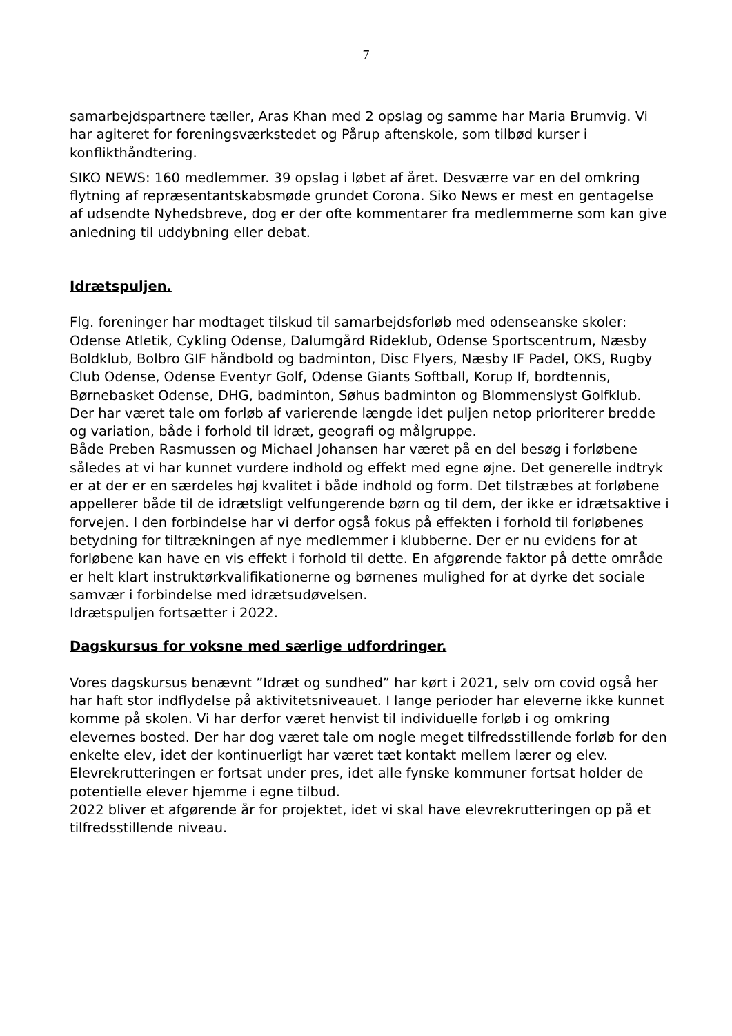7
samarbejdspartnere tæller, Aras Khan med 2 opslag og samme har Maria Brumvig. Vi har agiteret for foreningsværkstedet og Pårup aftenskole, som tilbød kurser i konflikthåndtering.
SIKO NEWS: 160 medlemmer. 39 opslag i løbet af året. Desværre var en del omkring flytning af repræsentantskabsmøde grundet Corona. Siko News er mest en gentagelse af udsendte Nyhedsbreve, dog er der ofte kommentarer fra medlemmerne som kan give anledning til uddybning eller debat.
Idrætspuljen.
Flg. foreninger har modtaget tilskud til samarbejdsforløb med odenseanske skoler: Odense Atletik, Cykling Odense, Dalumgård Rideklub, Odense Sportscentrum, Næsby Boldklub, Bolbro GIF håndbold og badminton, Disc Flyers, Næsby IF Padel, OKS, Rugby Club Odense, Odense Eventyr Golf, Odense Giants Softball, Korup If, bordtennis, Børnebasket Odense, DHG, badminton, Søhus badminton og Blommenslyst Golfklub.
Der har været tale om forløb af varierende længde idet puljen netop prioriterer bredde og variation, både i forhold til idræt, geografi og målgruppe.
Både Preben Rasmussen og Michael Johansen har været på en del besøg i forløbene således at vi har kunnet vurdere indhold og effekt med egne øjne. Det generelle indtryk er at der er en særdeles høj kvalitet i både indhold og form. Det tilstræbes at forløbene appellerer både til de idrætsligt velfungerende børn og til dem, der ikke er idrætsaktive i forvejen. I den forbindelse har vi derfor også fokus på effekten i forhold til forløbenes betydning for tiltrækningen af nye medlemmer i klubberne. Der er nu evidens for at forløbene kan have en vis effekt i forhold til dette. En afgørende faktor på dette område er helt klart instruktørkvalifikationerne og børnenes mulighed for at dyrke det sociale samvær i forbindelse med idrætsudøvelsen.
Idrætspuljen fortsætter i 2022.
Dagskursus for voksne med særlige udfordringer.
Vores dagskursus benævnt ”Idræt og sundhed” har kørt i 2021, selv om covid også her har haft stor indflydelse på aktivitetsniveauet. I lange perioder har eleverne ikke kunnet komme på skolen. Vi har derfor været henvist til individuelle forløb i og omkring elevernes bosted. Der har dog været tale om nogle meget tilfredsstillende forløb for den enkelte elev, idet der kontinuerligt har været tæt kontakt mellem lærer og elev.
Elevrekrutteringen er fortsat under pres, idet alle fynske kommuner fortsat holder de potentielle elever hjemme i egne tilbud.
2022 bliver et afgørende år for projektet, idet vi skal have elevrekrutteringen op på et tilfredsstillende niveau.